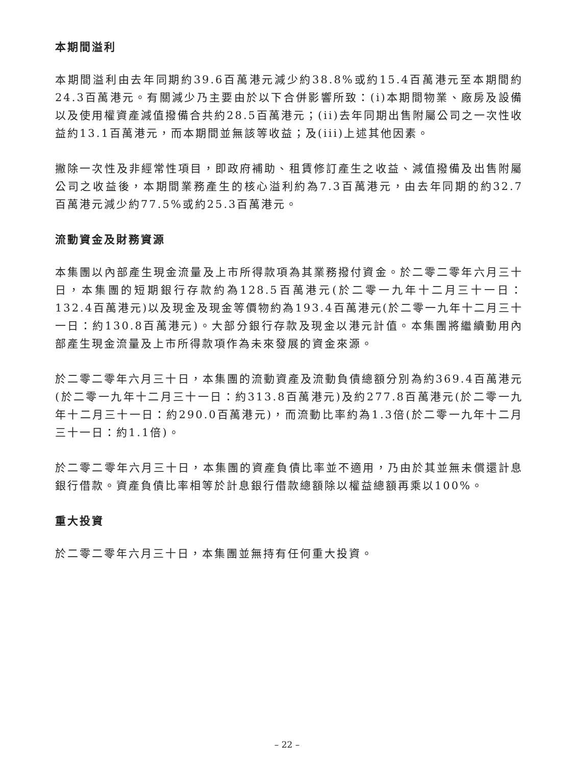本期間溢利
本期間溢利由去年同期約39.6百萬港元減少約38.8%或約15.4百萬港元至本期間約24.3百萬港元。有關減少乃主要由於以下合併影響所致：(i)本期間物業、廠房及設備以及使用權資產減值撥備合共約28.5百萬港元；(ii)去年同期出售附屬公司之一次性收益約13.1百萬港元，而本期間並無該等收益；及(iii)上述其他因素。
撇除一次性及非經常性項目，即政府補助、租賃修訂產生之收益、減值撥備及出售附屬公司之收益後，本期間業務產生的核心溢利約為7.3百萬港元，由去年同期的約32.7百萬港元減少約77.5%或約25.3百萬港元。
流動資金及財務資源
本集團以內部產生現金流量及上市所得款項為其業務撥付資金。於二零二零年六月三十日，本集團的短期銀行存款約為128.5百萬港元(於二零一九年十二月三十一日：132.4百萬港元)以及現金及現金等價物約為193.4百萬港元(於二零一九年十二月三十一日：約130.8百萬港元)。大部分銀行存款及現金以港元計值。本集團將繼續動用內部產生現金流量及上市所得款項作為未來發展的資金來源。
於二零二零年六月三十日，本集團的流動資產及流動負債總額分別為約369.4百萬港元(於二零一九年十二月三十一日：約313.8百萬港元)及約277.8百萬港元(於二零一九年十二月三十一日：約290.0百萬港元)，而流動比率約為1.3倍(於二零一九年十二月三十一日：約1.1倍)。
於二零二零年六月三十日，本集團的資產負債比率並不適用，乃由於其並無未償還計息銀行借款。資產負債比率相等於計息銀行借款總額除以權益總額再乘以100%。
重大投資
於二零二零年六月三十日，本集團並無持有任何重大投資。
– 22 –